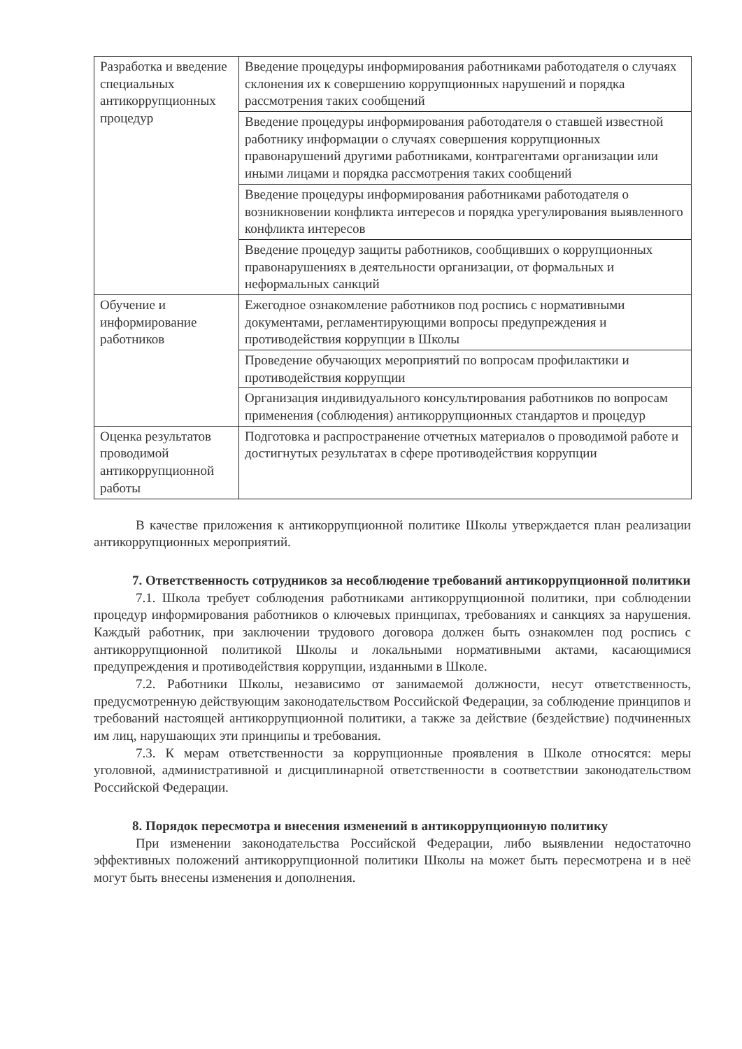| Разработка и введение специальных антикоррупционных процедур | Введение процедуры информирования работниками работодателя о случаях склонения их к совершению коррупционных нарушений и порядка рассмотрения таких сообщений |
| | Введение процедуры информирования работодателя о ставшей известной работнику информации о случаях совершения коррупционных правонарушений другими работниками, контрагентами организации или иными лицами и порядка рассмотрения таких сообщений |
| | Введение процедуры информирования работниками работодателя о возникновении конфликта интересов и порядка урегулирования выявленного конфликта интересов |
| | Введение процедур защиты работников, сообщивших о коррупционных правонарушениях в деятельности организации, от формальных и неформальных санкций |
| Обучение и информирование работников | Ежегодное ознакомление работников под роспись с нормативными документами, регламентирующими вопросы предупреждения и противодействия коррупции в Школы |
| | Проведение обучающих мероприятий по вопросам профилактики и противодействия коррупции |
| | Организация индивидуального консультирования работников по вопросам применения (соблюдения) антикоррупционных стандартов и процедур |
| Оценка результатов проводимой антикоррупционной работы | Подготовка и распространение отчетных материалов о проводимой работе и достигнутых результатах в сфере противодействия коррупции |
В качестве приложения к антикоррупционной политике Школы утверждается план реализации антикоррупционных мероприятий.
7. Ответственность сотрудников за несоблюдение требований антикоррупционной политики
7.1. Школа требует соблюдения работниками антикоррупционной политики, при соблюдении процедур информирования работников о ключевых принципах, требованиях и санкциях за нарушения. Каждый работник, при заключении трудового договора должен быть ознакомлен под роспись с антикоррупционной политикой Школы и локальными нормативными актами, касающимися предупреждения и противодействия коррупции, изданными в Школе.
7.2. Работники Школы, независимо от занимаемой должности, несут ответственность, предусмотренную действующим законодательством Российской Федерации, за соблюдение принципов и требований настоящей антикоррупционной политики, а также за действие (бездействие) подчиненных им лиц, нарушающих эти принципы и требования.
7.3. К мерам ответственности за коррупционные проявления в Школе относятся: меры уголовной, административной и дисциплинарной ответственности в соответствии законодательством Российской Федерации.
8. Порядок пересмотра и внесения изменений в антикоррупционную политику
При изменении законодательства Российской Федерации, либо выявлении недостаточно эффективных положений антикоррупционной политики Школы на может быть пересмотрена и в неё могут быть внесены изменения и дополнения.